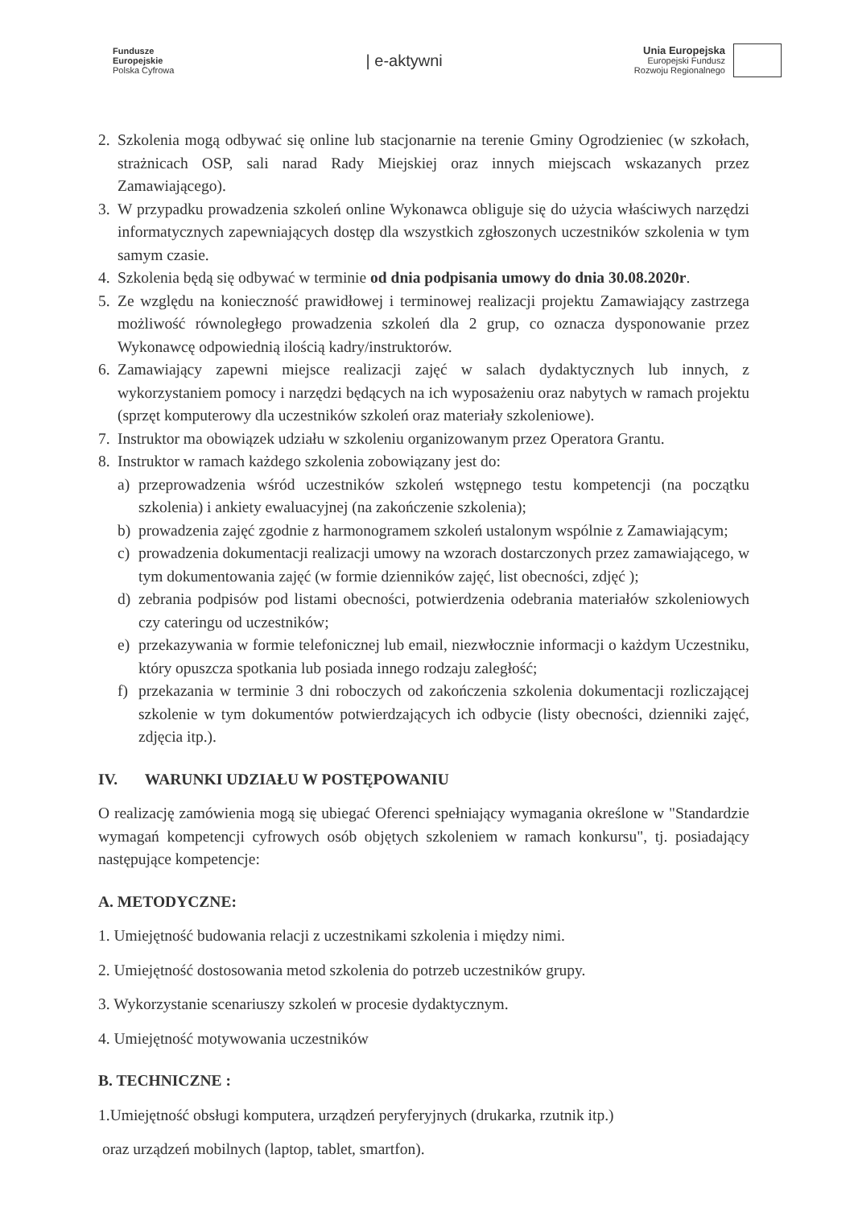Fundusze
Europejskie
Polska Cyfrowa
| e-aktywni
Unia Europejska
Europejski Fundusz
Rozwoju Regionalnego
2. Szkolenia mogą odbywać się online lub stacjonarnie na terenie Gminy Ogrodzieniec (w szkołach, strażnicach OSP, sali narad Rady Miejskiej oraz innych miejscach wskazanych przez Zamawiającego).
3. W przypadku prowadzenia szkoleń online Wykonawca obliguje się do użycia właściwych narzędzi informatycznych zapewniających dostęp dla wszystkich zgłoszonych uczestników szkolenia w tym samym czasie.
4. Szkolenia będą się odbywać w terminie od dnia podpisania umowy do dnia 30.08.2020r.
5. Ze względu na konieczność prawidłowej i terminowej realizacji projektu Zamawiający zastrzega możliwość równoległego prowadzenia szkoleń dla 2 grup, co oznacza dysponowanie przez Wykonawcę odpowiednią ilością kadry/instruktorów.
6. Zamawiający zapewni miejsce realizacji zajęć w salach dydaktycznych lub innych, z wykorzystaniem pomocy i narzędzi będących na ich wyposażeniu oraz nabytych w ramach projektu (sprzęt komputerowy dla uczestników szkoleń oraz materiały szkoleniowe).
7. Instruktor ma obowiązek udziału w szkoleniu organizowanym przez Operatora Grantu.
8. Instruktor w ramach każdego szkolenia zobowiązany jest do:
a) przeprowadzenia wśród uczestników szkoleń wstępnego testu kompetencji (na początku szkolenia) i ankiety ewaluacyjnej (na zakończenie szkolenia);
b) prowadzenia zajęć zgodnie z harmonogramem szkoleń ustalonym wspólnie z Zamawiającym;
c) prowadzenia dokumentacji realizacji umowy na wzorach dostarczonych przez zamawiającego, w tym dokumentowania zajęć (w formie dzienników zajęć, list obecności, zdjęć );
d) zebrania podpisów pod listami obecności, potwierdzenia odebrania materiałów szkoleniowych czy cateringu od uczestników;
e) przekazywania w formie telefonicznej lub email, niezwłocznie informacji o każdym Uczestniku, który opuszcza spotkania lub posiada innego rodzaju zaległość;
f) przekazania w terminie 3 dni roboczych od zakończenia szkolenia dokumentacji rozliczającej szkolenie w tym dokumentów potwierdzających ich odbycie (listy obecności, dzienniki zajęć, zdjęcia itp.).
IV. WARUNKI UDZIAŁU W POSTĘPOWANIU
O realizację zamówienia mogą się ubiegać Oferenci spełniający wymagania określone w "Standardzie wymagań kompetencji cyfrowych osób objętych szkoleniem w ramach konkursu", tj. posiadający następujące kompetencje:
A. METODYCZNE:
1. Umiejętność budowania relacji z uczestnikami szkolenia i między nimi.
2. Umiejętność dostosowania metod szkolenia do potrzeb uczestników grupy.
3. Wykorzystanie scenariuszy szkoleń w procesie dydaktycznym.
4. Umiejętność motywowania uczestników
B. TECHNICZNE :
1.Umiejętność obsługi komputera, urządzeń peryferyjnych (drukarka, rzutnik itp.)
oraz urządzeń mobilnych (laptop, tablet, smartfon).